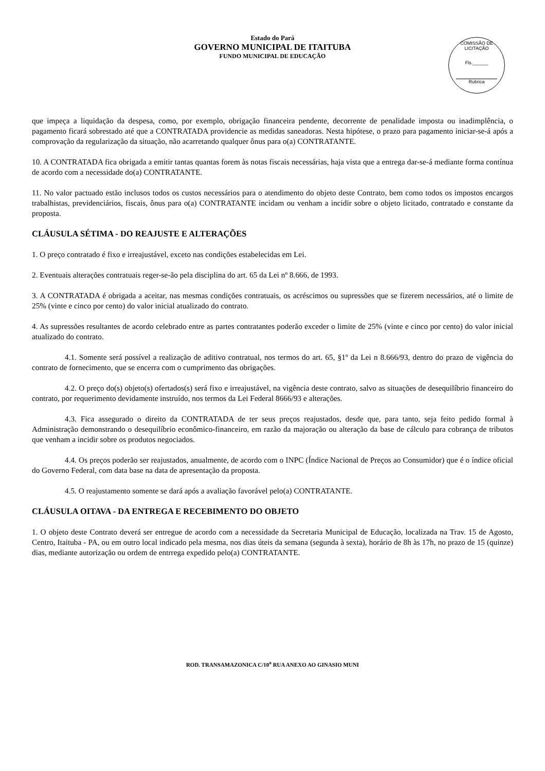Estado do Pará
GOVERNO MUNICIPAL DE ITAITUBA
FUNDO MUNICIPAL DE EDUCAÇÃO
COMISSÃO DE LICITAÇÃO
Fls.______
Rubrica
que impeça a liquidação da despesa, como, por exemplo, obrigação financeira pendente, decorrente de penalidade imposta ou inadimplência, o pagamento ficará sobrestado até que a CONTRATADA providencie as medidas saneadoras. Nesta hipótese, o prazo para pagamento iniciar-se-á após a comprovação da regularização da situação, não acarretando qualquer ônus para o(a) CONTRATANTE.
10. A CONTRATADA fica obrigada a emitir tantas quantas forem às notas fiscais necessárias, haja vista que a entrega dar-se-á mediante forma contínua de acordo com a necessidade do(a) CONTRATANTE.
11. No valor pactuado estão inclusos todos os custos necessários para o atendimento do objeto deste Contrato, bem como todos os impostos encargos trabalhistas, previdenciários, fiscais, ônus para o(a) CONTRATANTE incidam ou venham a incidir sobre o objeto licitado, contratado e constante da proposta.
CLÁUSULA SÉTIMA - DO REAJUSTE E ALTERAÇÕES
1. O preço contratado é fixo e irreajustável, exceto nas condições estabelecidas em Lei.
2. Eventuais alterações contratuais reger-se-ão pela disciplina do art. 65 da Lei nº 8.666, de 1993.
3. A CONTRATADA é obrigada a aceitar, nas mesmas condições contratuais, os acréscimos ou supressões que se fizerem necessários, até o limite de 25% (vinte e cinco por cento) do valor inicial atualizado do contrato.
4. As supressões resultantes de acordo celebrado entre as partes contratantes poderão exceder o limite de 25% (vinte e cinco por cento) do valor inicial atualizado do contrato.
4.1. Somente será possível a realização de aditivo contratual, nos termos do art. 65, §1º da Lei n 8.666/93, dentro do prazo de vigência do contrato de fornecimento, que se encerra com o cumprimento das obrigações.
4.2. O preço do(s) objeto(s) ofertados(s) será fixo e irreajustável, na vigência deste contrato, salvo as situações de desequilíbrio financeiro do contrato, por requerimento devidamente instruído, nos termos da Lei Federal 8666/93 e alterações.
4.3. Fica assegurado o direito da CONTRATADA de ter seus preços reajustados, desde que, para tanto, seja feito pedido formal à Administração demonstrando o desequilíbrio econômico-financeiro, em razão da majoração ou alteração da base de cálculo para cobrança de tributos que venham a incidir sobre os produtos negociados.
4.4. Os preços poderão ser reajustados, anualmente, de acordo com o INPC (Índice Nacional de Preços ao Consumidor) que é o índice oficial do Governo Federal, com data base na data de apresentação da proposta.
4.5. O reajustamento somente se dará após a avaliação favorável pelo(a) CONTRATANTE.
CLÁUSULA OITAVA - DA ENTREGA E RECEBIMENTO DO OBJETO
1. O objeto deste Contrato deverá ser entregue de acordo com a necessidade da Secretaria Municipal de Educação, localizada na Trav. 15 de Agosto, Centro, Itaituba - PA, ou em outro local indicado pela mesma, nos dias úteis da semana (segunda à sexta), horário de 8h às 17h, no prazo de 15 (quinze) dias, mediante autorização ou ordem de entrrega expedido pelo(a) CONTRATANTE.
ROD. TRANSAMAZONICA C/10<sup>a</sup> RUA ANEXO AO GINASIO MUNI